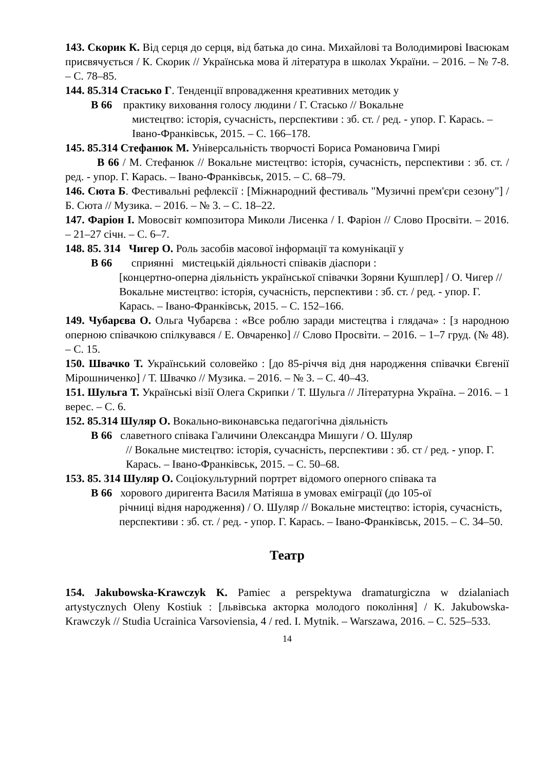143. Скорик К. Від серця до серця, від батька до сина. Михайлові та Володимирові Івасюкам присвячується / К. Скорик // Українська мова й література в школах України. – 2016. – № 7-8. – С. 78–85.
144. 85.314 Стасько Г. Тенденції впровадження креативних методик у
В 66 практику виховання голосу людини / Г. Стасько // Вокальне
мистецтво: історія, сучасність, перспективи : зб. ст. / ред. - упор. Г. Карась. – Івано-Франківськ, 2015. – С. 166–178.
145. 85.314 Стефанюк М. Універсальність творчості Бориса Романовича Гмирі
В 66 / М. Стефанюк // Вокальне мистецтво: історія, сучасність, перспективи : зб. ст. / ред. - упор. Г. Карась. – Івано-Франківськ, 2015. – С. 68–79.
146. Сюта Б. Фестивальні рефлексії : [Міжнародний фестиваль "Музичні прем'єри сезону"] / Б. Сюта // Музика. – 2016. – № 3. – С. 18–22.
147. Фаріон І. Мовосвіт композитора Миколи Лисенка / І. Фаріон // Слово Просвіти. – 2016. – 21–27 січн. – С. 6–7.
148. 85. 314 Чигер О. Роль засобів масової інформації та комунікації у
В 66 сприянні мистецькій діяльності співаків діаспори :
[концертно-оперна діяльність української співачки Зоряни Кушплер] / О. Чигер // Вокальне мистецтво: історія, сучасність, перспективи : зб. ст. / ред. - упор. Г. Карась. – Івано-Франківськ, 2015. – С. 152–166.
149. Чубарєва О. Ольга Чубарєва : «Все роблю заради мистецтва і глядача» : [з народною оперною співачкою спілкувався / Е. Овчаренко] // Слово Просвіти. – 2016. – 1–7 груд. (№ 48). – С. 15.
150. Швачко Т. Український соловейко : [до 85-річчя від дня народження співачки Євгенії Мірошниченко] / Т. Швачко // Музика. – 2016. – № 3. – С. 40–43.
151. Шульга Т. Українські візії Олега Скрипки / Т. Шульга // Літературна Україна. – 2016. – 1 верес. – С. 6.
152. 85.314 Шуляр О. Вокально-виконавська педагогічна діяльність
В 66 славетного співака Галичини Олександра Мишуги / О. Шуляр
// Вокальне мистецтво: історія, сучасність, перспективи : зб. ст / ред. - упор. Г. Карась. – Івано-Франківськ, 2015. – С. 50–68.
153. 85. 314 Шуляр О. Соціокультурний портрет відомого оперного співака та
В 66 хорового диригента Василя Матіяша в умовах еміграції (до 105-ої
річниці відня народження) / О. Шуляр // Вокальне мистецтво: історія, сучасність, перспективи : зб. ст. / ред. - упор. Г. Карась. – Івано-Франківськ, 2015. – С. 34–50.
Театр
154. Jakubowska-Krawczyk K. Pamiec a perspektywa dramaturgiczna w dzialaniach artystycznych Oleny Kostiuk : [львівська акторка молодого покоління] / K. Jakubowska-Krawczyk // Studia Ucrainica Varsoviensia, 4 / red. I. Mytnik. – Warszawa, 2016. – С. 525–533.
14